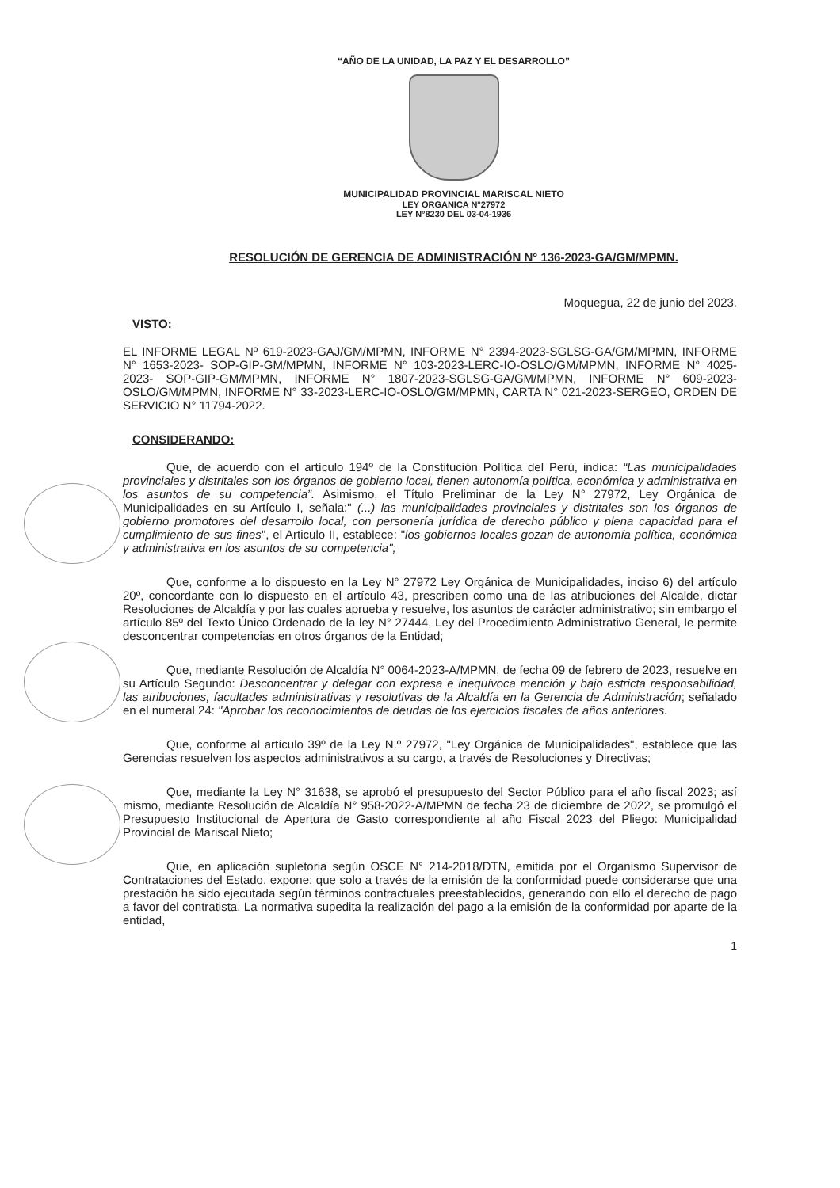“AÑO DE LA UNIDAD, LA PAZ Y EL DESARROLLO”
MUNICIPALIDAD PROVINCIAL MARISCAL NIETO
LEY ORGANICA N°27972
LEY N°8230 DEL 03-04-1936
RESOLUCIÓN DE GERENCIA DE ADMINISTRACIÓN N° 136-2023-GA/GM/MPMN.
Moquegua, 22 de junio del 2023.
VISTO:
EL INFORME LEGAL Nº 619-2023-GAJ/GM/MPMN, INFORME N° 2394-2023-SGLSG-GA/GM/MPMN, INFORME N° 1653-2023- SOP-GIP-GM/MPMN, INFORME N° 103-2023-LERC-IO-OSLO/GM/MPMN, INFORME N° 4025-2023- SOP-GIP-GM/MPMN, INFORME N° 1807-2023-SGLSG-GA/GM/MPMN, INFORME N° 609-2023-OSLO/GM/MPMN, INFORME N° 33-2023-LERC-IO-OSLO/GM/MPMN, CARTA N° 021-2023-SERGEO, ORDEN DE SERVICIO N° 11794-2022.
CONSIDERANDO:
Que, de acuerdo con el artículo 194º de la Constitución Política del Perú, indica: “Las municipalidades provinciales y distritales son los órganos de gobierno local, tienen autonomía política, económica y administrativa en los asuntos de su competencia”. Asimismo, el Título Preliminar de la Ley N° 27972, Ley Orgánica de Municipalidades en su Artículo I, señala:" (...) las municipalidades provinciales y distritales son los órganos de gobierno promotores del desarrollo local, con personería jurídica de derecho público y plena capacidad para el cumplimiento de sus fines", el Articulo II, establece: "los gobiernos locales gozan de autonomía política, económica y administrativa en los asuntos de su competencia";
Que, conforme a lo dispuesto en la Ley N° 27972 Ley Orgánica de Municipalidades, inciso 6) del artículo 20º, concordante con lo dispuesto en el artículo 43, prescriben como una de las atribuciones del Alcalde, dictar Resoluciones de Alcaldía y por las cuales aprueba y resuelve, los asuntos de carácter administrativo; sin embargo el artículo 85º del Texto Único Ordenado de la ley N° 27444, Ley del Procedimiento Administrativo General, le permite desconcentrar competencias en otros órganos de la Entidad;
Que, mediante Resolución de Alcaldía N° 0064-2023-A/MPMN, de fecha 09 de febrero de 2023, resuelve en su Artículo Segundo: Desconcentrar y delegar con expresa e inequívoca mención y bajo estricta responsabilidad, las atribuciones, facultades administrativas y resolutivas de la Alcaldía en la Gerencia de Administración; señalado en el numeral 24: "Aprobar los reconocimientos de deudas de los ejercicios fiscales de años anteriores.
Que, conforme al artículo 39º de la Ley N.º 27972, "Ley Orgánica de Municipalidades", establece que las Gerencias resuelven los aspectos administrativos a su cargo, a través de Resoluciones y Directivas;
Que, mediante la Ley N° 31638, se aprobó el presupuesto del Sector Público para el año fiscal 2023; así mismo, mediante Resolución de Alcaldía N° 958-2022-A/MPMN de fecha 23 de diciembre de 2022, se promulgó el Presupuesto Institucional de Apertura de Gasto correspondiente al año Fiscal 2023 del Pliego: Municipalidad Provincial de Mariscal Nieto;
Que, en aplicación supletoria según OSCE N° 214-2018/DTN, emitida por el Organismo Supervisor de Contrataciones del Estado, expone: que solo a través de la emisión de la conformidad puede considerarse que una prestación ha sido ejecutada según términos contractuales preestablecidos, generando con ello el derecho de pago a favor del contratista. La normativa supedita la realización del pago a la emisión de la conformidad por aparte de la entidad,
1